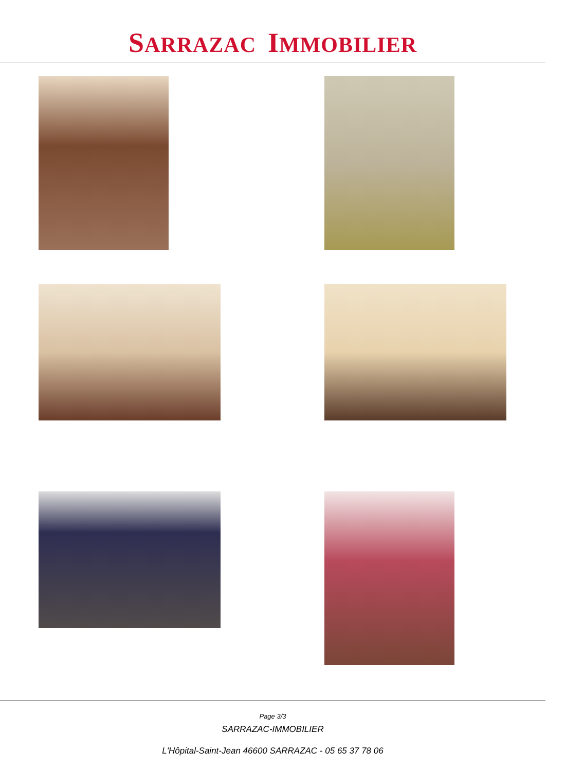SARRAZAC IMMOBILIER
Page 3/3
SARRAZAC-IMMOBILIER
L'Hôpital-Saint-Jean 46600 SARRAZAC - 05 65 37 78 06